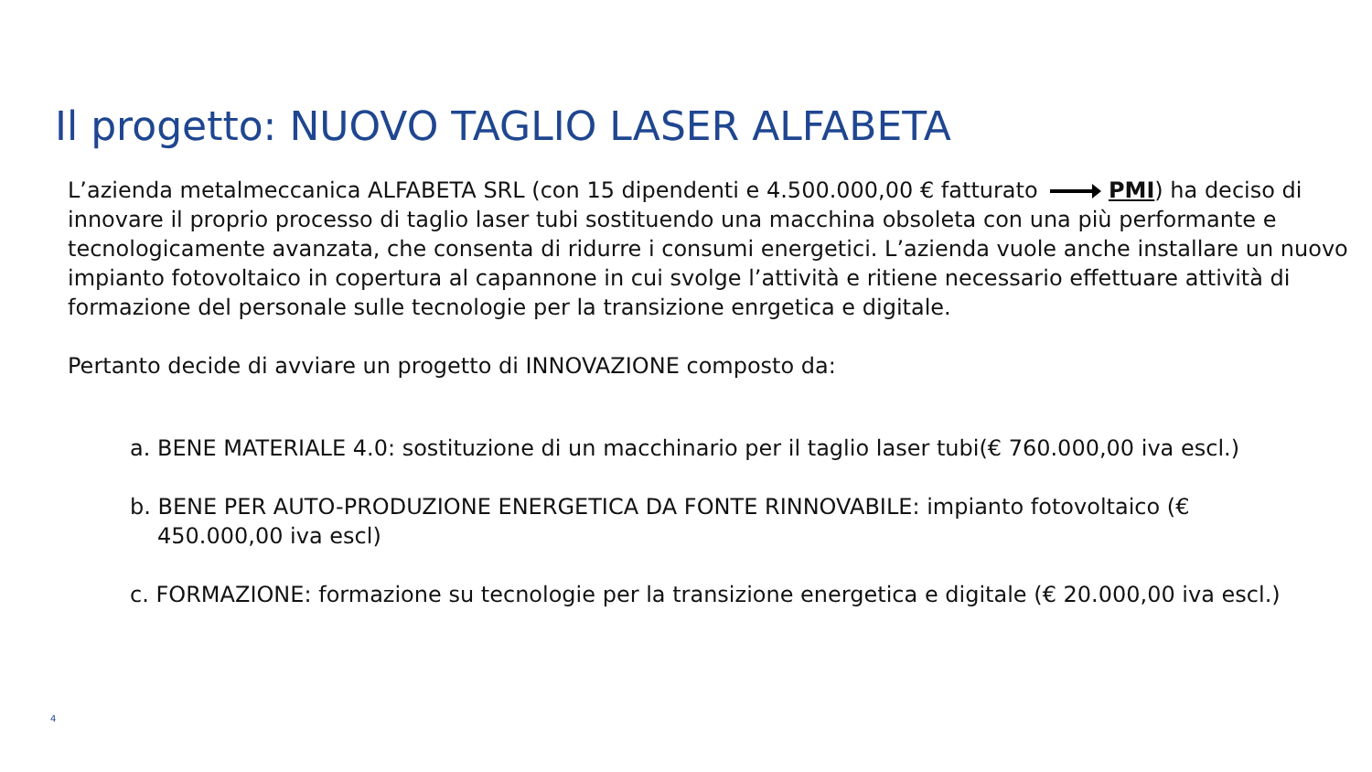Il progetto: NUOVO TAGLIO LASER ALFABETA
L’azienda metalmeccanica ALFABETA SRL (con 15 dipendenti e 4.500.000,00 € fatturato PMI) ha deciso di innovare il proprio processo di taglio laser tubi sostituendo una macchina obsoleta con una più performante e tecnologicamente avanzata, che consenta di ridurre i consumi energetici. L’azienda vuole anche installare un nuovo impianto fotovoltaico in copertura al capannone in cui svolge l’attività e ritiene necessario effettuare attività di formazione del personale sulle tecnologie per la transizione enrgetica e digitale.
Pertanto decide di avviare un progetto di INNOVAZIONE composto da:
a. BENE MATERIALE 4.0: sostituzione di un macchinario per il taglio laser tubi(€ 760.000,00 iva escl.)
b. BENE PER AUTO-PRODUZIONE ENERGETICA DA FONTE RINNOVABILE: impianto fotovoltaico (€
450.000,00 iva escl)
c. FORMAZIONE: formazione su tecnologie per la transizione energetica e digitale (€ 20.000,00 iva escl.)
4